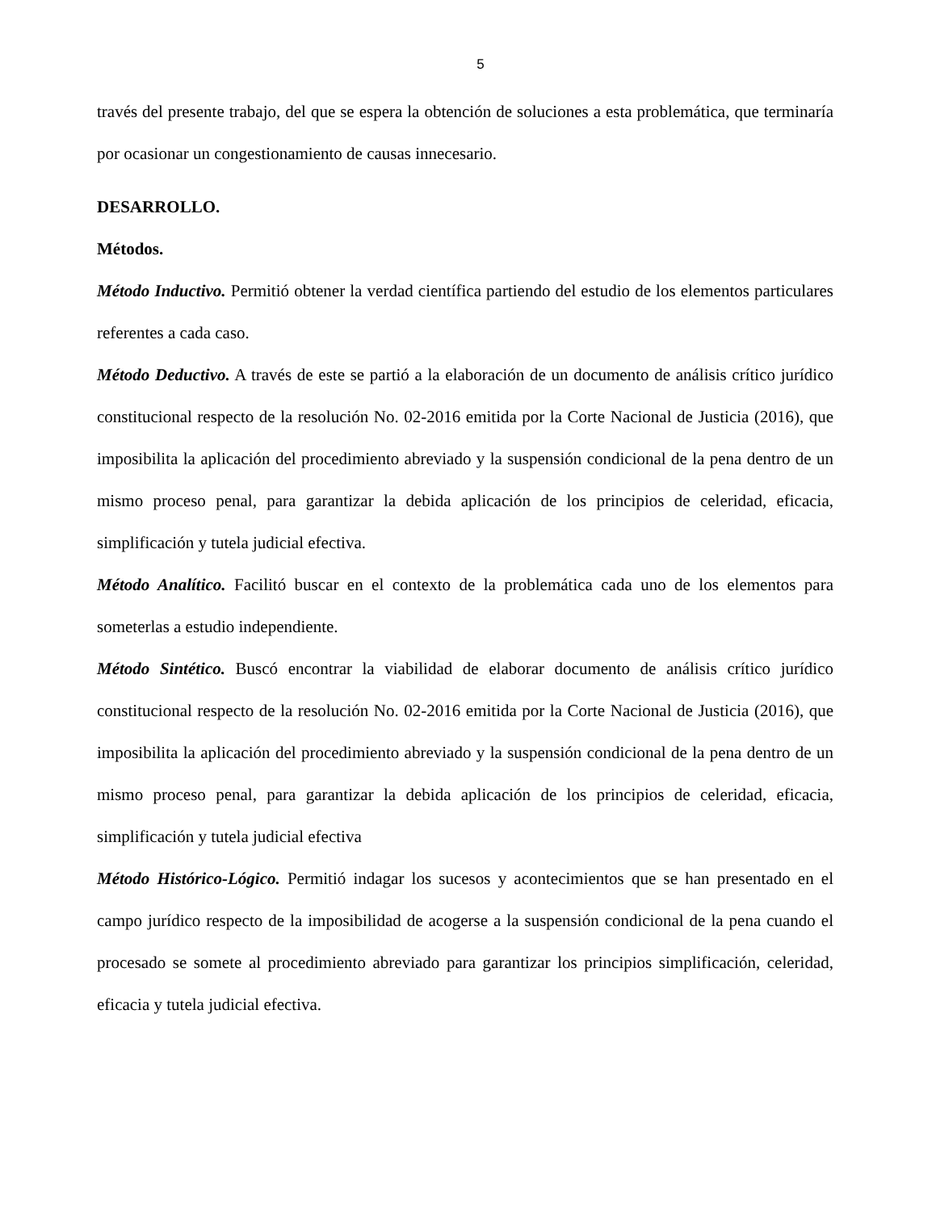5
través del presente trabajo, del que se espera la obtención de soluciones a esta problemática, que terminaría por ocasionar un congestionamiento de causas innecesario.
DESARROLLO.
Métodos.
Método Inductivo. Permitió obtener la verdad científica partiendo del estudio de los elementos particulares referentes a cada caso.
Método Deductivo. A través de este se partió a la elaboración de un documento de análisis crítico jurídico constitucional respecto de la resolución No. 02-2016 emitida por la Corte Nacional de Justicia (2016), que imposibilita la aplicación del procedimiento abreviado y la suspensión condicional de la pena dentro de un mismo proceso penal, para garantizar la debida aplicación de los principios de celeridad, eficacia, simplificación y tutela judicial efectiva.
Método Analítico. Facilitó buscar en el contexto de la problemática cada uno de los elementos para someterlas a estudio independiente.
Método Sintético. Buscó encontrar la viabilidad de elaborar documento de análisis crítico jurídico constitucional respecto de la resolución No. 02-2016 emitida por la Corte Nacional de Justicia (2016), que imposibilita la aplicación del procedimiento abreviado y la suspensión condicional de la pena dentro de un mismo proceso penal, para garantizar la debida aplicación de los principios de celeridad, eficacia, simplificación y tutela judicial efectiva
Método Histórico-Lógico. Permitió indagar los sucesos y acontecimientos que se han presentado en el campo jurídico respecto de la imposibilidad de acogerse a la suspensión condicional de la pena cuando el procesado se somete al procedimiento abreviado para garantizar los principios simplificación, celeridad, eficacia y tutela judicial efectiva.